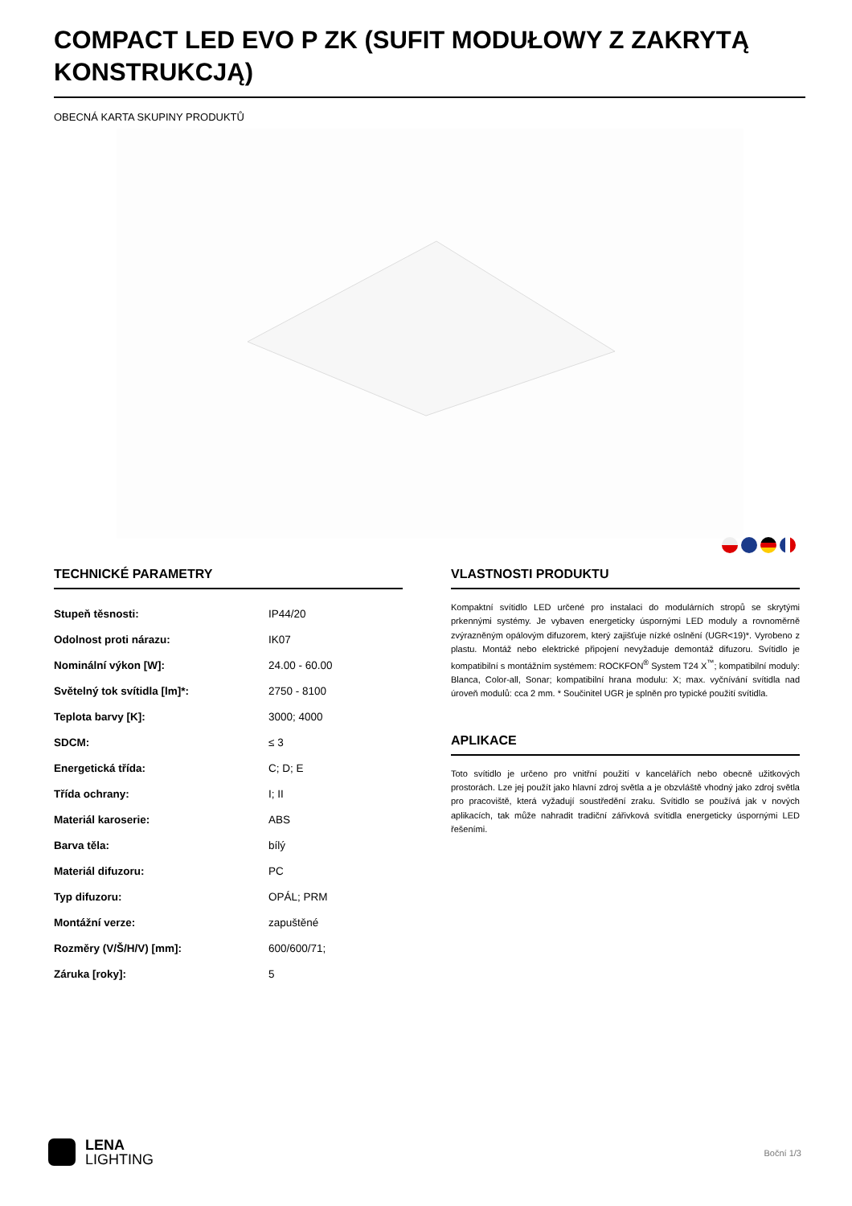COMPACT LED EVO P ZK (SUFIT MODUŁOWY Z ZAKRYTĄ KONSTRUKCJĄ)
OBECNÁ KARTA SKUPINY PRODUKTŮ
TECHNICKÉ PARAMETRY
| Stupeň těsnosti: | IP44/20 |
| Odolnost proti nárazu: | IK07 |
| Nominální výkon [W]: | 24.00 - 60.00 |
| Světelný tok svítidla [lm]*: | 2750 - 8100 |
| Teplota barvy [K]: | 3000; 4000 |
| SDCM: | ≤ 3 |
| Energetická třída: | C; D; E |
| Třída ochrany: | I; II |
| Materiál karoserie: | ABS |
| Barva těla: | bílý |
| Materiál difuzoru: | PC |
| Typ difuzoru: | OPÁL; PRM |
| Montážní verze: | zapuštěné |
| Rozměry (V/Š/H/V) [mm]: | 600/600/71; |
| Záruka [roky]: | 5 |
VLASTNOSTI PRODUKTU
Kompaktní svítidlo LED určené pro instalaci do modulárních stropů se skrytými prkennými systémy. Je vybaven energeticky úspornými LED moduly a rovnoměrně zvýrazněným opálovým difuzorem, který zajišťuje nízké oslnění (UGR<19)*. Vyrobeno z plastu. Montáž nebo elektrické připojení nevyžaduje demontáž difuzoru. Svítidlo je kompatibilní s montážním systémem: ROCKFON<sup>®</sup> System T24 X<sup>™</sup>; kompatibilní moduly: Blanca, Color-all, Sonar; kompatibilní hrana modulu: X; max. vyčnívání svítidla nad úroveň modulů: cca 2 mm. * Součinitel UGR je splněn pro typické použití svítidla.
APLIKACE
Toto svítidlo je určeno pro vnitřní použití v kancelářích nebo obecně užitkových prostorách. Lze jej použít jako hlavní zdroj světla a je obzvláště vhodný jako zdroj světla pro pracoviště, která vyžadují soustředění zraku. Svítidlo se používá jak v nových aplikacích, tak může nahradit tradiční zářivková svítidla energeticky úspornými LED řešeními.
LENA
LIGHTING
Boční 1/3